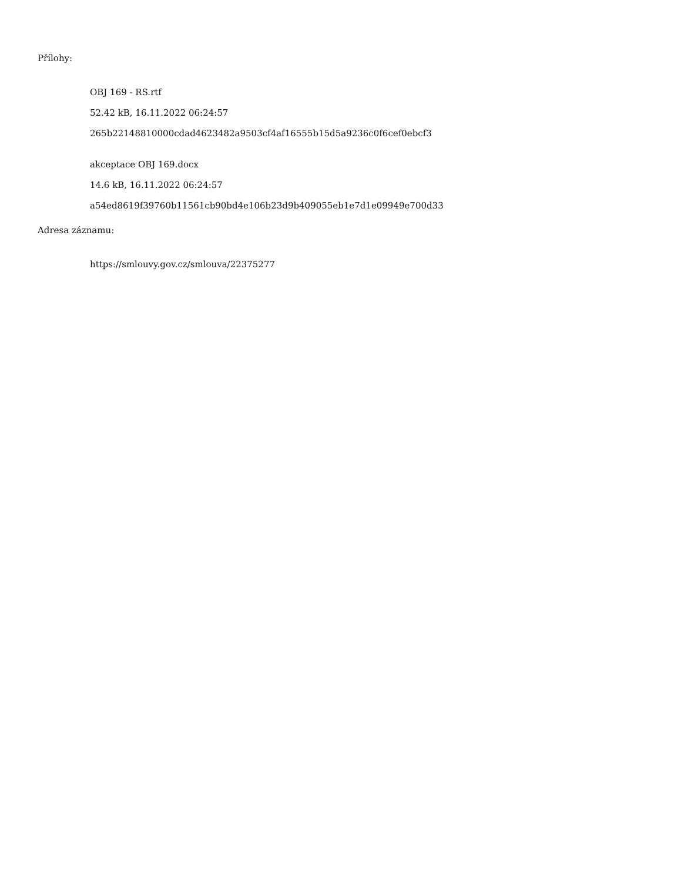Přílohy:
OBJ 169 - RS.rtf
52.42 kB, 16.11.2022 06:24:57
265b22148810000cdad4623482a9503cf4af16555b15d5a9236c0f6cef0ebcf3
akceptace OBJ 169.docx
14.6 kB, 16.11.2022 06:24:57
a54ed8619f39760b11561cb90bd4e106b23d9b409055eb1e7d1e09949e700d33
Adresa záznamu:
https://smlouvy.gov.cz/smlouva/22375277